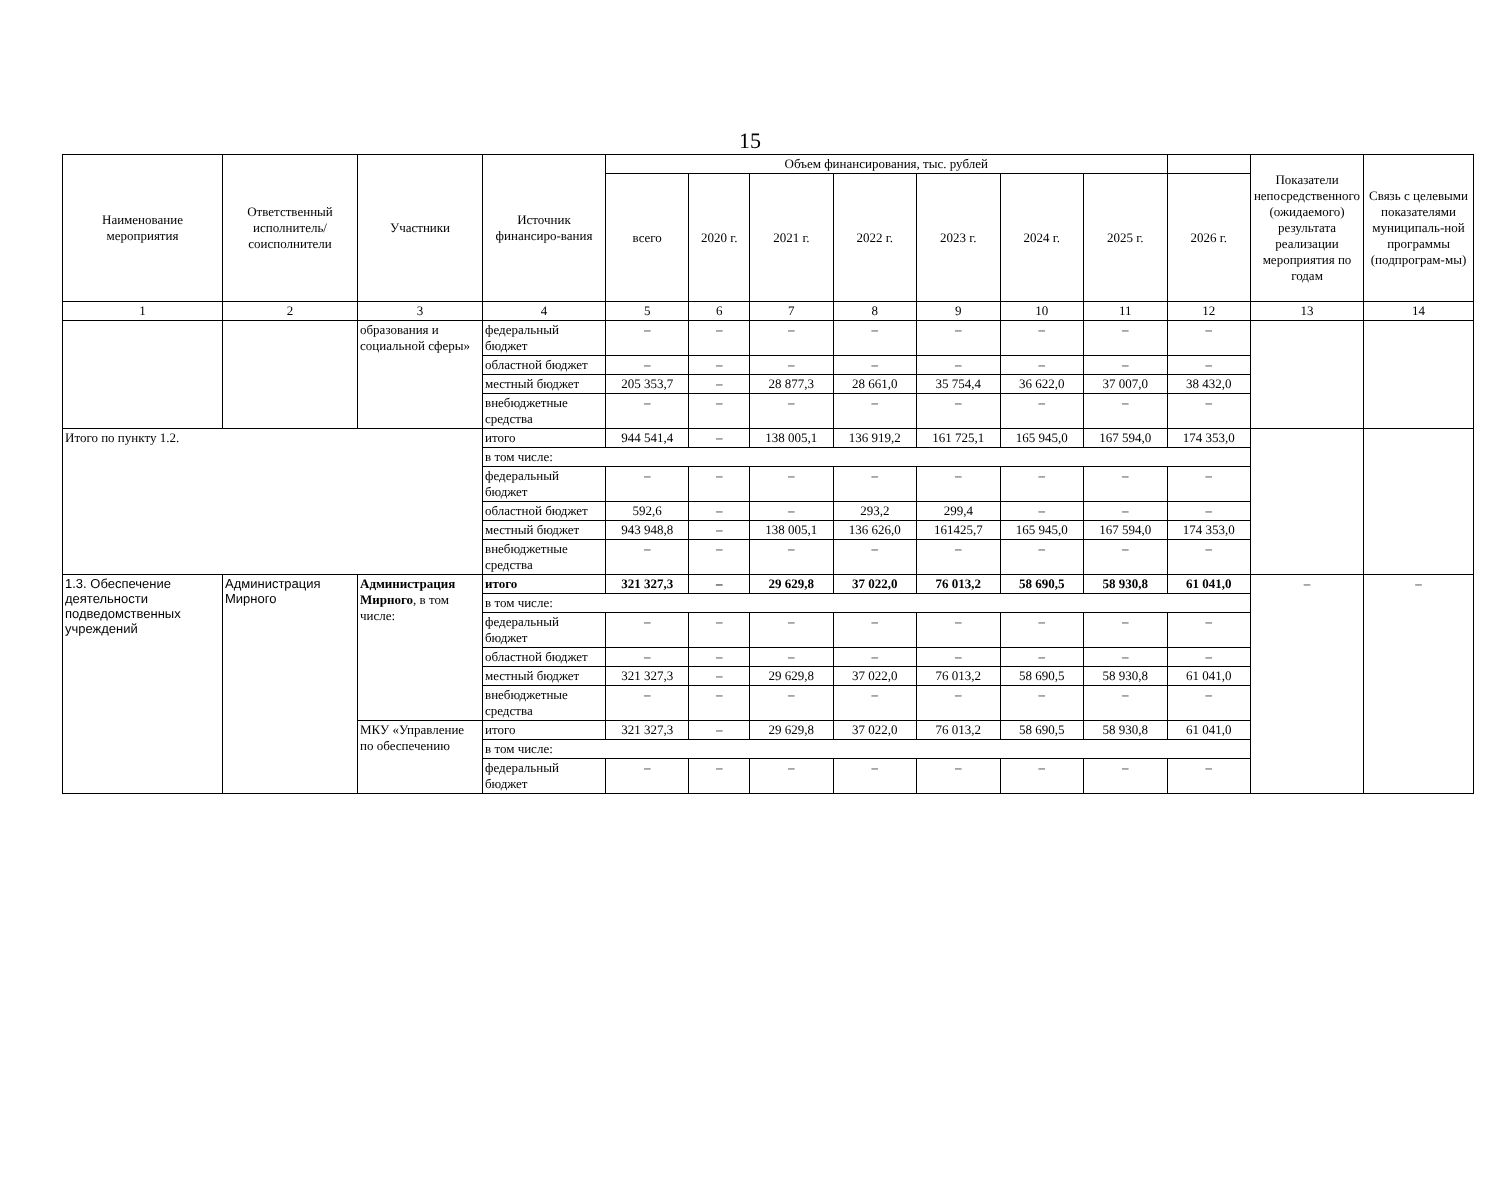15
| Наименование мероприятия | Ответственный исполнитель/ соисполнители | Участники | Источник финансиро-вания | Объем финансирования, тыс. рублей | | | | | | | | Показатели непосредственного (ожидаемого) результата реализации мероприятия по годам | Связь с целевыми показателями муниципаль-ной программы (подпрограм-мы) |
| --- | --- | --- | --- | --- | --- | --- | --- | --- | --- | --- | --- | --- | --- |
| | | | | всего | 2020 г. | 2021 г. | 2022 г. | 2023 г. | 2024 г. | 2025 г. | 2026 г. | | |
| 1 | 2 | 3 | 4 | 5 | 6 | 7 | 8 | 9 | 10 | 11 | 12 | 13 | 14 |
| | | образования и социальной сферы» | федеральный бюджет | – | – | – | – | – | – | – | – | | |
| | | | областной бюджет | – | – | – | – | – | – | – | – | | |
| | | | местный бюджет | 205 353,7 | – | 28 877,3 | 28 661,0 | 35 754,4 | 36 622,0 | 37 007,0 | 38 432,0 | | |
| | | | внебюджетные средства | – | – | – | – | – | – | – | – | | |
| Итого по пункту 1.2. | | | итого | 944 541,4 | – | 138 005,1 | 136 919,2 | 161 725,1 | 165 945,0 | 167 594,0 | 174 353,0 | | |
| | | | в том числе: | | | | | | | | | | |
| | | | федеральный бюджет | – | – | – | – | – | – | – | – | | |
| | | | областной бюджет | 592,6 | – | – | 293,2 | 299,4 | – | – | – | | |
| | | | местный бюджет | 943 948,8 | – | 138 005,1 | 136 626,0 | 161425,7 | 165 945,0 | 167 594,0 | 174 353,0 | | |
| | | | внебюджетные средства | – | – | – | – | – | – | – | – | | |
| 1.3. Обеспечение деятельности подведомственных учреждений | Администрация Мирного | Администрация Мирного , в том числе: | итого | 321 327,3 | – | 29 629,8 | 37 022,0 | 76 013,2 | 58 690,5 | 58 930,8 | 61 041,0 | – | – |
| | | | в том числе: | | | | | | | | | | |
| | | | федеральный бюджет | – | – | – | – | – | – | – | – | | |
| | | | областной бюджет | – | – | – | – | – | – | – | – | | |
| | | | местный бюджет | 321 327,3 | – | 29 629,8 | 37 022,0 | 76 013,2 | 58 690,5 | 58 930,8 | 61 041,0 | | |
| | | | внебюджетные средства | – | – | – | – | – | – | – | – | | |
| | | МКУ «Управление по обеспечению | итого | 321 327,3 | – | 29 629,8 | 37 022,0 | 76 013,2 | 58 690,5 | 58 930,8 | 61 041,0 | | |
| | | | в том числе: | | | | | | | | | | |
| | | | федеральный бюджет | – | – | – | – | – | – | – | – | | |